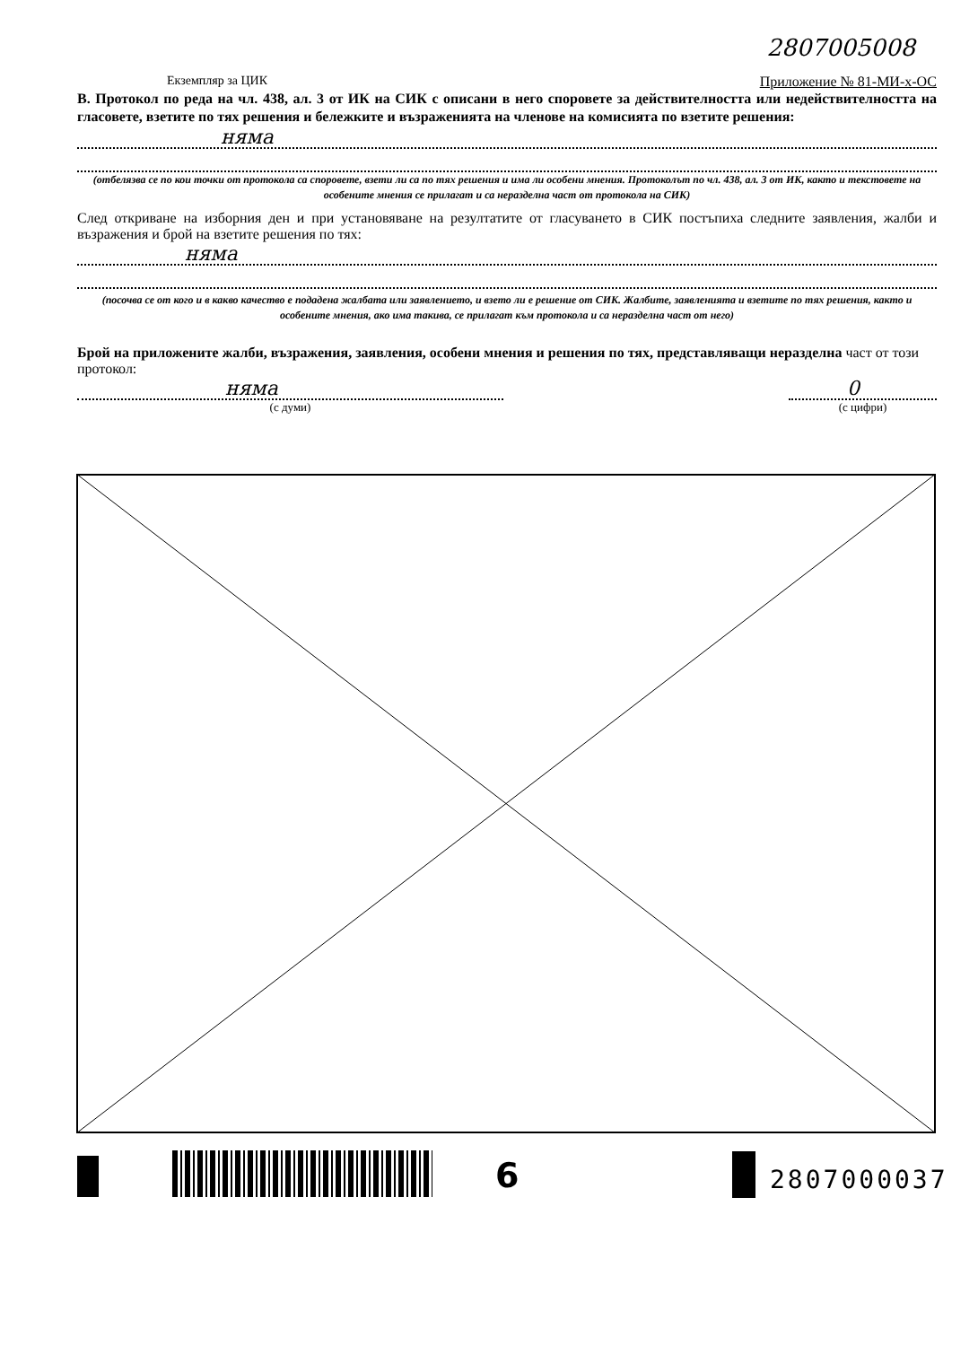2807005008
Екземпляр за ЦИК Приложение № 81-МИ-х-ОС
В. Протокол по реда на чл. 438, ал. 3 от ИК на СИК с описани в него споровете за действителността или недействителността на гласовете, взетите по тях решения и бележките и възраженията на членове на комисията по взетите решения:
няма
(отбелязва се по кои точки от протокола са споровете, взети ли са по тях решения и има ли особени мнения. Протоколът по чл. 438, ал. 3 от ИК, както и текстовете на особените мнения се прилагат и са неразделна част от протокола на СИК)
След откриване на изборния ден и при установяване на резултатите от гласуването в СИК постъпиха следните заявления, жалби и възражения и брой на взетите решения по тях:
няма
(посочва се от кого и в какво качество е подадена жалбата или заявлението, и взето ли е решение от СИК. Жалбите, заявленията и взетите по тях решения, както и особените мнения, ако има такива, се прилагат към протокола и са неразделна част от него)
Брой на приложените жалби, възражения, заявления, особени мнения и решения по тях, представляващи неразделна част от този протокол:
няма
(с думи)
0
(с цифри)
6 2807000037